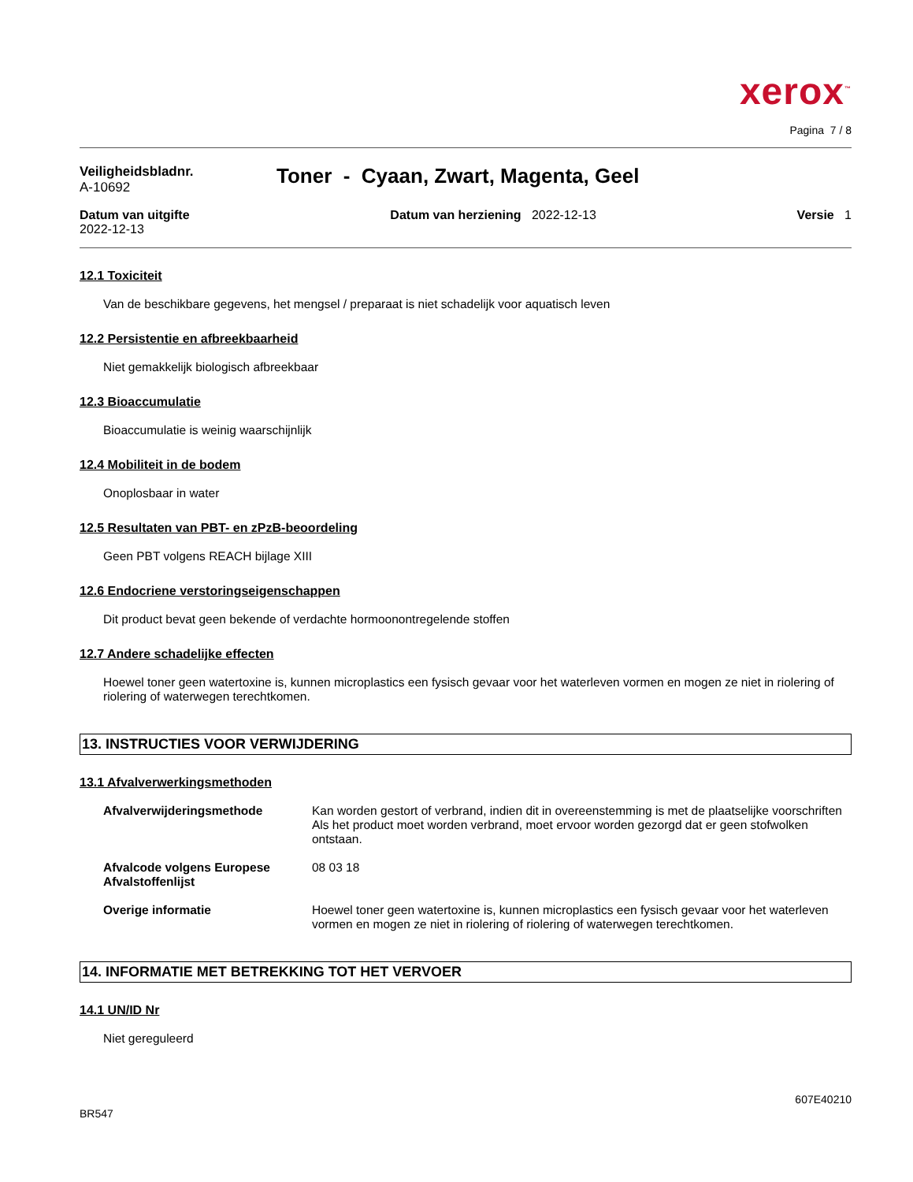xerox<sup>™</sup>
Pagina 7 / 8
Veiligheidsbladnr.
A-10692
Toner - Cyaan, Zwart, Magenta, Geel
Datum van uitgifte
2022-12-13
Datum van herziening 2022-12-13
Versie 1
12.1 Toxiciteit
Van de beschikbare gegevens, het mengsel / preparaat is niet schadelijk voor aquatisch leven
12.2 Persistentie en afbreekbaarheid
Niet gemakkelijk biologisch afbreekbaar
12.3 Bioaccumulatie
Bioaccumulatie is weinig waarschijnlijk
12.4 Mobiliteit in de bodem
Onoplosbaar in water
12.5 Resultaten van PBT- en zPzB-beoordeling
Geen PBT volgens REACH bijlage XIII
12.6 Endocriene verstoringseigenschappen
Dit product bevat geen bekende of verdachte hormoonontregelende stoffen
12.7 Andere schadelijke effecten
Hoewel toner geen watertoxine is, kunnen microplastics een fysisch gevaar voor het waterleven vormen en mogen ze niet in riolering of riolering of waterwegen terechtkomen.
13. INSTRUCTIES VOOR VERWIJDERING
13.1 Afvalverwerkingsmethoden
Afvalverwijderingsmethode Kan worden gestort of verbrand, indien dit in overeenstemming is met de plaatselijke voorschriften
Als het product moet worden verbrand, moet ervoor worden gezorgd dat er geen stofwolken ontstaan.
Afvalcode volgens Europese Afvalstoffenlijst
08 03 18
Overige informatie Hoewel toner geen watertoxine is, kunnen microplastics een fysisch gevaar voor het waterleven vormen en mogen ze niet in riolering of riolering of waterwegen terechtkomen.
14. INFORMATIE MET BETREKKING TOT HET VERVOER
14.1 UN/ID Nr
Niet gereguleerd
BR547
607E40210